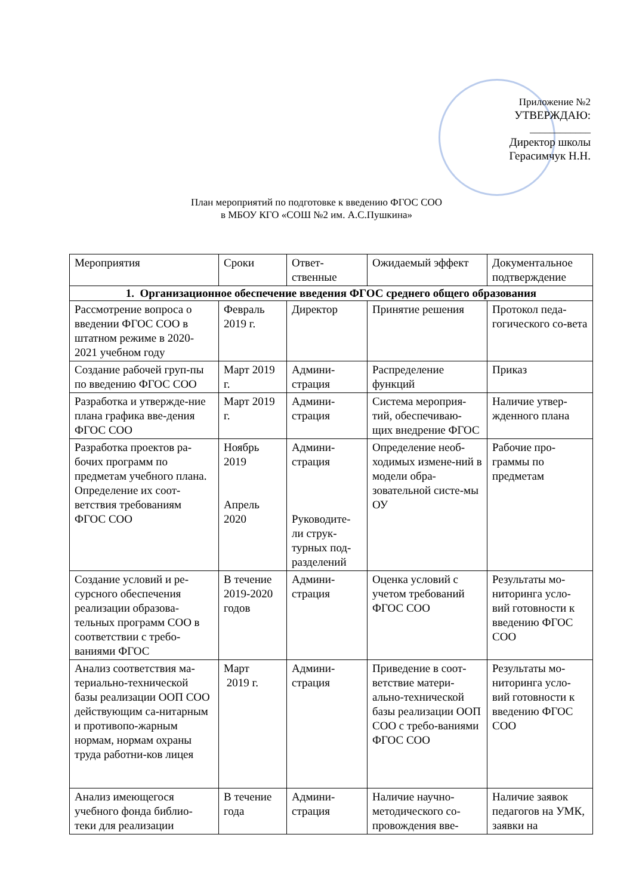Приложение №2
УТВЕРЖДАЮ:
____________
Директор школы
Герасимчук Н.Н.
План мероприятий по подготовке к введению ФГОС СОО
в МБОУ КГО «СОШ №2 им. А.С.Пушкина»
| Мероприятия | Сроки | Ответ- ственные | Ожидаемый эффект | Документальное подтверждение |
| --- | --- | --- | --- | --- |
| 1. Организационное обеспечение введения ФГОС среднего общего образования | | | | |
| Рассмотрение вопроса о введении ФГОС СОО в штатном режиме в 2020-2021 учебном году | Февраль 2019 г. | Директор | Принятие решения | Протокол педа-гогического со-вета |
| Создание рабочей груп-пы по введению ФГОС СОО | Март 2019 г. | Админи-страция | Распределение функций | Приказ |
| Разработка и утвержде-ние плана графика вве-дения ФГОС СОО | Март 2019 г. | Админи-страция | Система мероприя-тий, обеспечиваю-щих внедрение ФГОС | Наличие утвер-жденного плана |
| Разработка проектов ра-бочих программ по предметам учебного плана. Определение их соот-ветствия требованиям ФГОС СОО | Ноябрь 2019 Апрель 2020 | Админи-страция Руководите-ли струк-турных под-разделений | Определение необ-ходимых измене-ний в модели обра-зовательной систе-мы ОУ | Рабочие про-граммы по предметам |
| Создание условий и ре-сурсного обеспечения реализации образова-тельных программ СОО в соответствии с требо-ваниями ФГОС | В течение 2019-2020 годов | Админи-страция | Оценка условий с учетом требований ФГОС СОО | Результаты мо-ниторинга усло-вий готовности к введению ФГОС СОО |
| Анализ соответствия ма-териально-технической базы реализации ООП СОО действующим са-нитарным и противопо-жарным нормам, нормам охраны труда работни-ков лицея | Март 2019 г. | Админи-страция | Приведение в соот-ветствие матери-ально-технической базы реализации ООП СОО с требо-ваниями ФГОС СОО | Результаты мо-ниторинга усло-вий готовности к введению ФГОС СОО |
| Анализ имеющегося учебного фонда библио-теки для реализации | В течение года | Админи-страция | Наличие научно-методического со-провождения вве- | Наличие заявок педагогов на УМК, заявки на |